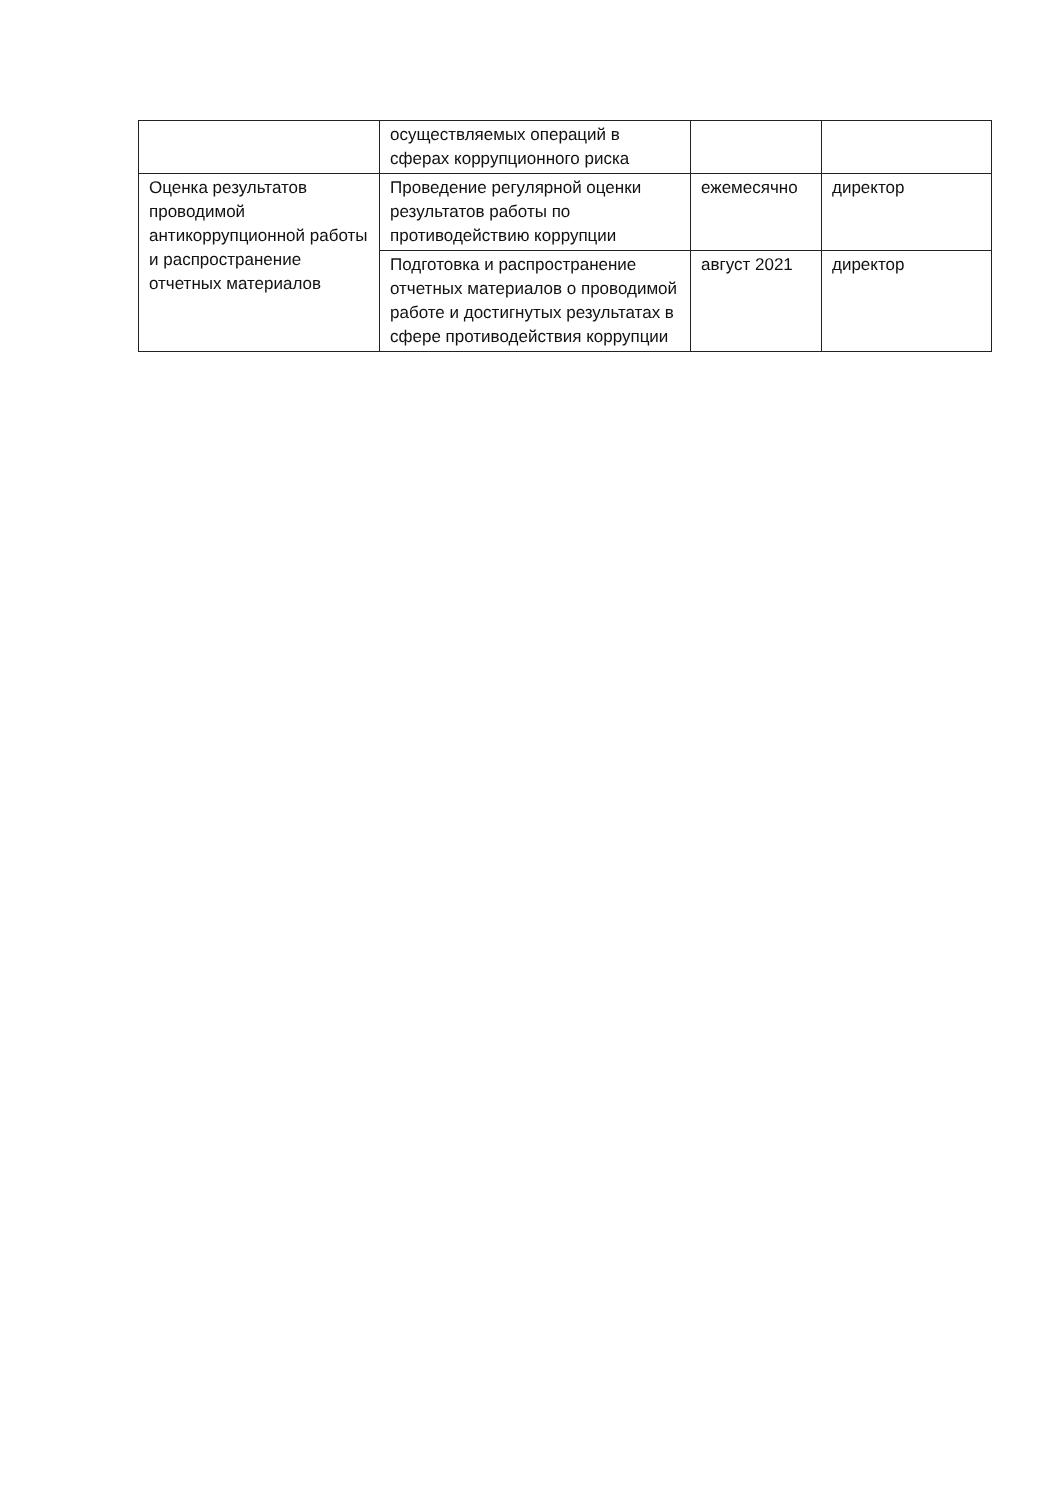| | осуществляемых операций в сферах коррупционного риска | | |
| Оценка результатов проводимой антикоррупционной работы и распространение отчетных материалов | Проведение регулярной оценки результатов работы по противодействию коррупции | ежемесячно | директор |
| | Подготовка и распространение отчетных материалов о проводимой работе и достигнутых результатах в сфере противодействия коррупции | август 2021 | директор |